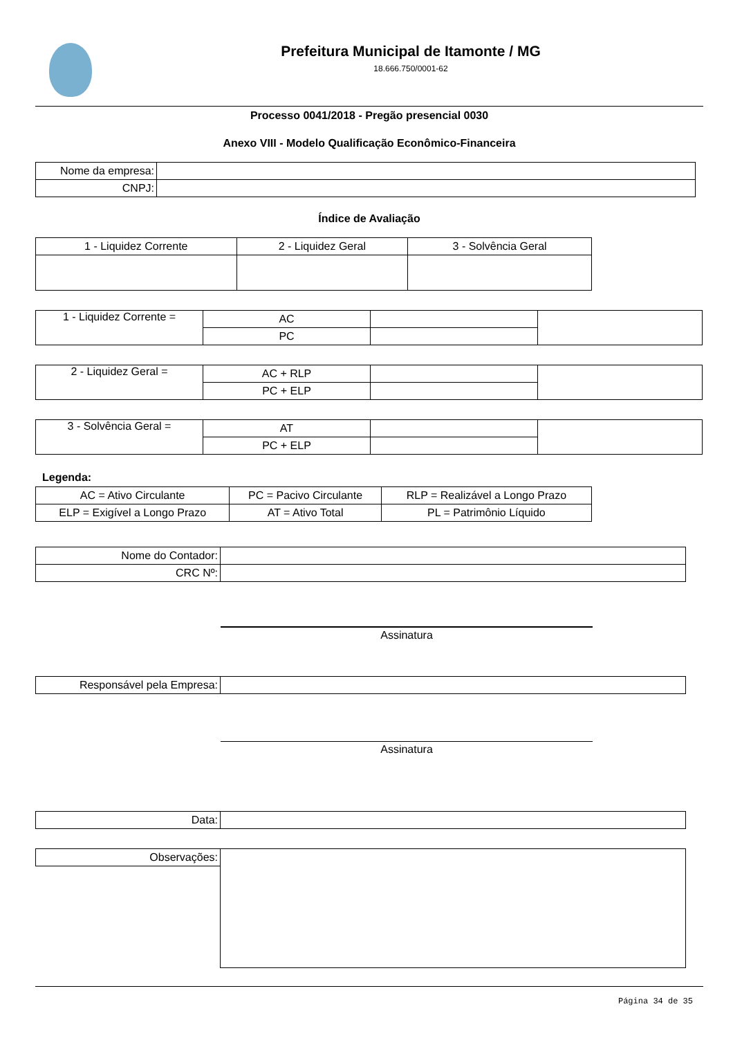Prefeitura Municipal de Itamonte / MG
18.666.750/0001-62
Processo 0041/2018 - Pregão presencial 0030
Anexo VIII - Modelo Qualificação Econômico-Financeira
| Nome da empresa: | |
| CNPJ: | |
Índice de Avaliação
| 1 - Liquidez Corrente | 2 - Liquidez Geral | 3 - Solvência Geral |
| 1 - Liquidez Corrente = | AC | | |
| | PC | | |
| 2 - Liquidez Geral = | AC + RLP | | |
| | PC + ELP | | |
| 3 - Solvência Geral = | AT | | |
| | PC + ELP | | |
Legenda:
| AC = Ativo Circulante | PC = Pacivo Circulante | RLP = Realizável a Longo Prazo |
| ELP = Exigível a Longo Prazo | AT = Ativo Total | PL = Patrimônio Líquido |
| Nome do Contador: | |
| CRC Nº: | |
Assinatura
| Responsável pela Empresa: | |
Assinatura
| Data: | |
| Observações: | |
Página 34 de 35